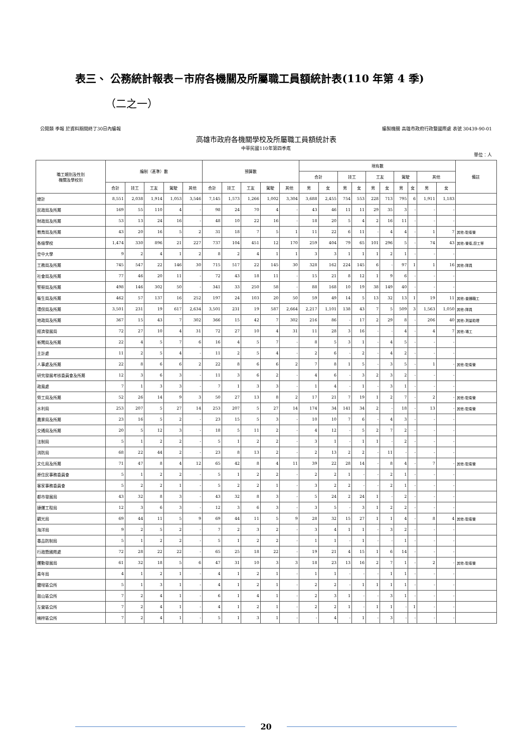表三、 公務統計報表－市府各機關及所屬職工員額統計表(110 年第 4 季)
（二之一）
公開類 季報 於資料期間終了30日內編報 編製機關 高雄市政府行政暨國際處 表號 30439-90-01
高雄市政府各機關學校及所屬職工員額統計表
中華民國110年第四季底
單位：人
| 職工類別及性別 機關及學校別 | 編制（甚準）數 | | | | | 預算數 | | | | | 現有數 | | | | | | | | | | 備註 |
| --- | --- | --- | --- | --- | --- | --- | --- | --- | --- | --- | --- | --- | --- | --- | --- | --- | --- | --- | --- | --- | --- |
| | | | | | | | | | | | 合計 | | 技工 | | 工友 | | 駕駛 | | 其他 | | |
| | 合計 | 技工 | 工友 | 駕駛 | 其他 | 合計 | 技工 | 工友 | 駕駛 | 其他 | 男 | 女 | 男 | 女 | 男 | 女 | 男 | 女 | 男 | 女 | |
| 總計 | 8,551 | 2,038 | 1,914 | 1,053 | 3,546 | 7,145 | 1,573 | 1,266 | 1,002 | 3,304 | 3,688 | 2,455 | 754 | 553 | 228 | 713 | 795 | 6 | 1,911 | 1,183 | |
| 民政局及所屬 | 169 | 55 | 110 | 4 | - | 98 | 24 | 70 | 4 | - | 43 | 46 | 11 | 11 | 29 | 35 | 3 | - | - | - | |
| 財政局及所屬 | 53 | 13 | 24 | 16 | - | 48 | 10 | 22 | 16 | - | 18 | 20 | 5 | 4 | 2 | 16 | 11 | - | - | - | |
| 教育局及所屬 | 43 | 20 | 16 | 5 | 2 | 31 | 18 | 7 | 5 | 1 | 11 | 22 | 6 | 11 | - | 4 | 4 | - | 1 | 7 | 其他:駐衛警 |
| 各級學校 | 1,474 | 330 | 896 | 21 | 227 | 737 | 104 | 451 | 12 | 170 | 259 | 404 | 79 | 65 | 101 | 296 | 5 | - | 74 | 43 | 其他:警衛,廚工等 |
| 空中大學 | 9 | 2 | 4 | 1 | 2 | 8 | 2 | 4 | 1 | 1 | 3 | 3 | 1 | 1 | 1 | 2 | 1 | - | - | - | |
| 工務局及所屬 | 745 | 547 | 22 | 146 | 30 | 715 | 517 | 22 | 145 | 30 | 328 | 162 | 224 | 145 | 6 | - | 97 | 1 | 1 | 16 | 其他:隊員 |
| 社會局及所屬 | 77 | 46 | 20 | 11 | - | 72 | 43 | 18 | 11 | - | 15 | 21 | 8 | 12 | 1 | 9 | 6 | - | - | - | |
| 警察局及所屬 | 498 | 146 | 302 | 50 | - | 341 | 33 | 250 | 58 | - | 88 | 168 | 10 | 19 | 38 | 149 | 40 | - | - | - | |
| 衛生局及所屬 | 462 | 57 | 137 | 16 | 252 | 197 | 24 | 103 | 20 | 50 | 59 | 49 | 14 | 5 | 13 | 32 | 13 | 1 | 19 | 11 | 其他:普通職工 |
| 環保局及所屬 | 3,501 | 231 | 19 | 617 | 2,634 | 3,501 | 231 | 19 | 587 | 2,664 | 2,217 | 1,101 | 138 | 43 | 7 | 5 | 509 | 3 | 1,563 | 1,050 | 其他:隊員 |
| 地政局及所屬 | 367 | 15 | 43 | 7 | 302 | 366 | 15 | 42 | 7 | 302 | 216 | 86 | - | 17 | 2 | 29 | 8 | - | 206 | 40 | 其他:測量助理 |
| 經濟發展局 | 72 | 27 | 10 | 4 | 31 | 72 | 27 | 10 | 4 | 31 | 11 | 28 | 3 | 16 | - | - | 4 | - | 4 | 7 | 其他:場工 |
| 新聞局及所屬 | 22 | 4 | 5 | 7 | 6 | 16 | 4 | 5 | 7 | - | 8 | 5 | 3 | 1 | - | 4 | 5 | - | - | - | |
| 主計處 | 11 | 2 | 5 | 4 | - | 11 | 2 | 5 | 4 | - | 2 | 6 | - | 2 | - | 4 | 2 | - | - | - | |
| 人事處及所屬 | 22 | 8 | 6 | 6 | 2 | 22 | 8 | 6 | 6 | 2 | 7 | 8 | 1 | 5 | - | 3 | 5 | - | 1 | - | 其他:駐衛警 |
| 研究發展考核委員會及所屬 | 12 | 3 | 6 | 3 | - | 11 | 3 | 6 | 2 | - | 4 | 6 | - | 3 | 2 | 3 | 2 | - | - | - | |
| 政風處 | 7 | 1 | 3 | 3 | - | 7 | 1 | 3 | 3 | - | 1 | 4 | - | 1 | - | 3 | 1 | - | - | - | |
| 勞工局及所屬 | 52 | 26 | 14 | 9 | 3 | 50 | 27 | 13 | 8 | 2 | 17 | 21 | 7 | 19 | 1 | 2 | 7 | - | 2 | - | 其他:駐衛警 |
| 水利局 | 253 | 207 | 5 | 27 | 14 | 253 | 207 | 5 | 27 | 14 | 174 | 34 | 141 | 34 | 2 | - | 18 | - | 13 | - | 其他:駐衛警 |
| 農業局及所屬 | 23 | 16 | 5 | 2 | - | 23 | 15 | 5 | 3 | - | 10 | 10 | 7 | 6 | - | 4 | 3 | - | - | - | |
| 交通局及所屬 | 20 | 5 | 12 | 3 | - | 18 | 5 | 11 | 2 | - | 4 | 12 | - | 5 | 2 | 7 | 2 | - | - | - | |
| 法制局 | 5 | 1 | 2 | 2 | - | 5 | 1 | 2 | 2 | - | 3 | 1 | - | 1 | 1 | - | 2 | - | - | - | |
| 消防局 | 68 | 22 | 44 | 2 | - | 23 | 8 | 13 | 2 | - | 2 | 13 | 2 | 2 | - | 11 | - | - | - | - | |
| 文化局及所屬 | 71 | 47 | 8 | 4 | 12 | 65 | 42 | 8 | 4 | 11 | 39 | 22 | 28 | 14 | - | 8 | 4 | - | 7 | - | 其他:駐衛警 |
| 原住民事務委員會 | 5 | 1 | 2 | 2 | - | 5 | 1 | 2 | 2 | - | 2 | 2 | 1 | - | - | 2 | 1 | - | - | - | |
| 客家事務委員會 | 5 | 2 | 2 | 1 | - | 5 | 2 | 2 | 1 | - | 3 | 2 | 2 | - | - | 2 | 1 | - | - | - | |
| 都市發展局 | 43 | 32 | 8 | 3 | - | 43 | 32 | 8 | 3 | - | 5 | 24 | 2 | 24 | 1 | - | 2 | - | - | - | |
| 捷運工程局 | 12 | 3 | 6 | 3 | - | 12 | 3 | 6 | 3 | - | 3 | 5 | - | 3 | 1 | 2 | 2 | - | - | - | |
| 觀光局 | 69 | 44 | 11 | 5 | 9 | 69 | 44 | 11 | 5 | 9 | 28 | 32 | 15 | 27 | 1 | 1 | 4 | - | 8 | 4 | 其他:駐衛警 |
| 海洋局 | 9 | 2 | 5 | 2 | - | 7 | 2 | 3 | 2 | - | 3 | 4 | 1 | 1 | - | 3 | 2 | - | - | - | |
| 毒品防制局 | 5 | 1 | 2 | 2 | - | 5 | 1 | 2 | 2 | - | 1 | 1 | - | 1 | - | - | 1 | - | - | - | |
| 行政暨國際處 | 72 | 28 | 22 | 22 | - | 65 | 25 | 18 | 22 | - | 19 | 21 | 4 | 15 | 1 | 6 | 14 | - | - | - | |
| 運動發展局 | 61 | 32 | 18 | 5 | 6 | 47 | 31 | 10 | 3 | 3 | 18 | 23 | 13 | 16 | 2 | 7 | 1 | - | 2 | - | 其他:駐衛警 |
| 青年局 | 4 | 1 | 2 | 1 | - | 4 | 1 | 2 | 1 | - | 1 | 1 | - | - | - | 1 | 1 | - | - | - | |
| 鹽埕區公所 | 5 | 1 | 3 | 1 | - | 4 | 1 | 2 | 1 | - | 2 | 2 | - | 1 | 1 | 1 | 1 | - | - | - | |
| 鼓山區公所 | 7 | 2 | 4 | 1 | - | 6 | 1 | 4 | 1 | - | 2 | 3 | 1 | - | - | 3 | 1 | - | - | - | |
| 左營區公所 | 7 | 2 | 4 | 1 | - | 4 | 1 | 2 | 1 | - | 2 | 2 | 1 | - | 1 | 1 | - | 1 | - | - | |
| 楠梓區公所 | 7 | 2 | 4 | 1 | - | 5 | 1 | 3 | 1 | - | - | 4 | - | 1 | - | 3 | - | - | - | - | |
20